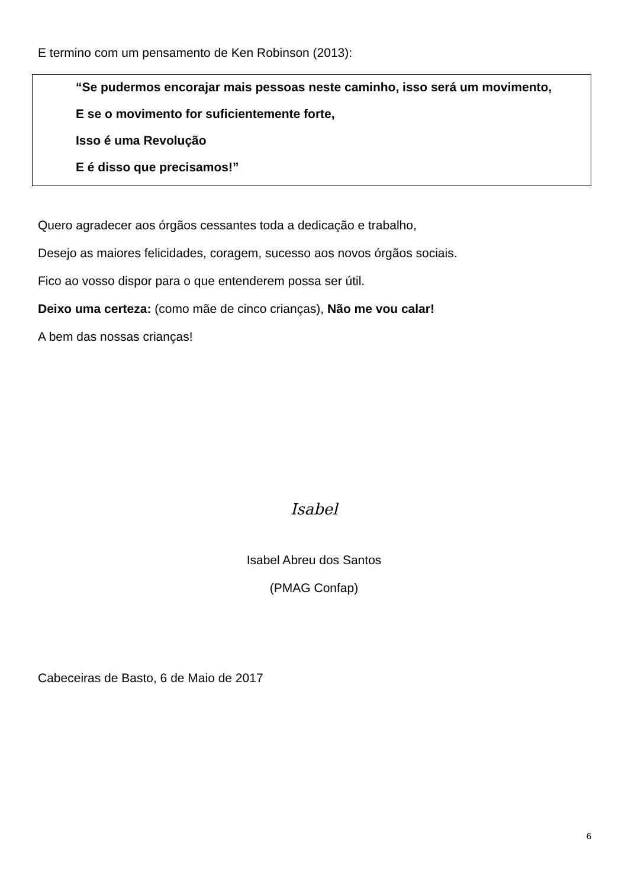E termino com um pensamento de Ken Robinson (2013):
“Se pudermos encorajar mais pessoas neste caminho, isso será um movimento,
E se o movimento for suficientemente forte,
Isso é uma Revolução
E é disso que precisamos!”
Quero agradecer aos órgãos cessantes toda a dedicação e trabalho,
Desejo as maiores felicidades, coragem, sucesso aos novos órgãos sociais.
Fico ao vosso dispor para o que entenderem possa ser útil.
Deixo uma certeza: (como mãe de cinco crianças), Não me vou calar!
A bem das nossas crianças!
Isabel
Isabel Abreu dos Santos
(PMAG Confap)
Cabeceiras de Basto, 6 de Maio de 2017
6